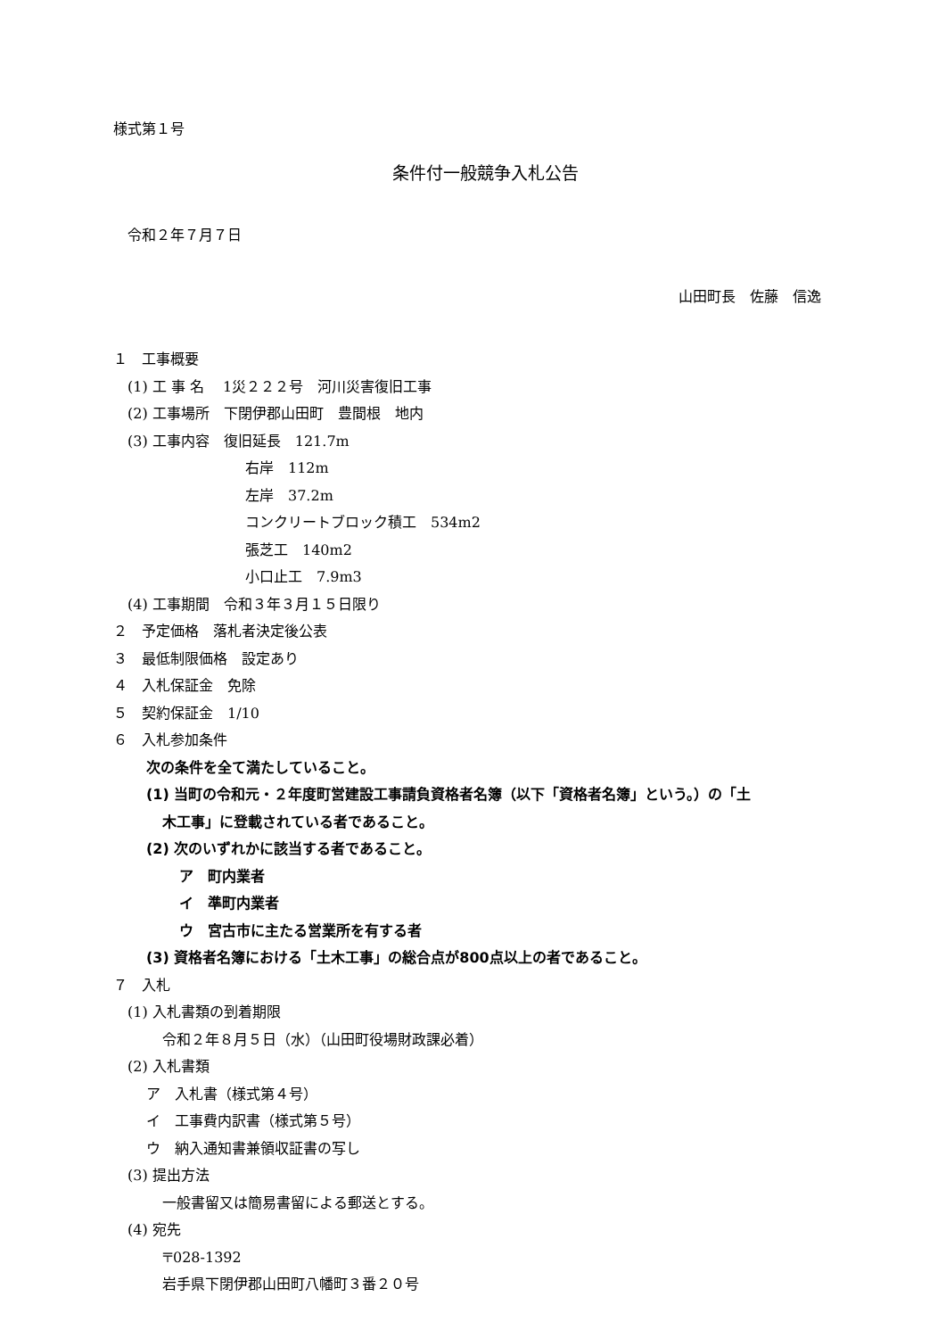様式第１号
条件付一般競争入札公告
　令和２年７月７日
山田町長　佐藤　信逸
１　工事概要
　(1) 工 事 名　 1災２２２号　河川災害復旧工事
　(2) 工事場所　下閉伊郡山田町　豊間根　地内
　(3) 工事内容　復旧延長　121.7m
右岸　112m
左岸　37.2m
コンクリートブロック積工　534m2
張芝工　140m2
小口止工　7.9m3
　(4) 工事期間　令和３年３月１５日限り
２　予定価格　落札者決定後公表
３　最低制限価格　設定あり
４　入札保証金　免除
５　契約保証金　1/10
６　入札参加条件
次の条件を全て満たしていること。
(1) 当町の令和元・２年度町営建設工事請負資格者名簿（以下「資格者名簿」という。）の「土
木工事」に登載されている者であること。
(2) 次のいずれかに該当する者であること。
ア　町内業者
イ　準町内業者
ウ　宮古市に主たる営業所を有する者
(3) 資格者名簿における「土木工事」の総合点が800点以上の者であること。
７　入札
　(1) 入札書類の到着期限
令和２年８月５日（水）（山田町役場財政課必着）
　(2) 入札書類
ア　入札書（様式第４号）
イ　工事費内訳書（様式第５号）
ウ　納入通知書兼領収証書の写し
　(3) 提出方法
一般書留又は簡易書留による郵送とする。
　(4) 宛先
〒028-1392
岩手県下閉伊郡山田町八幡町３番２０号